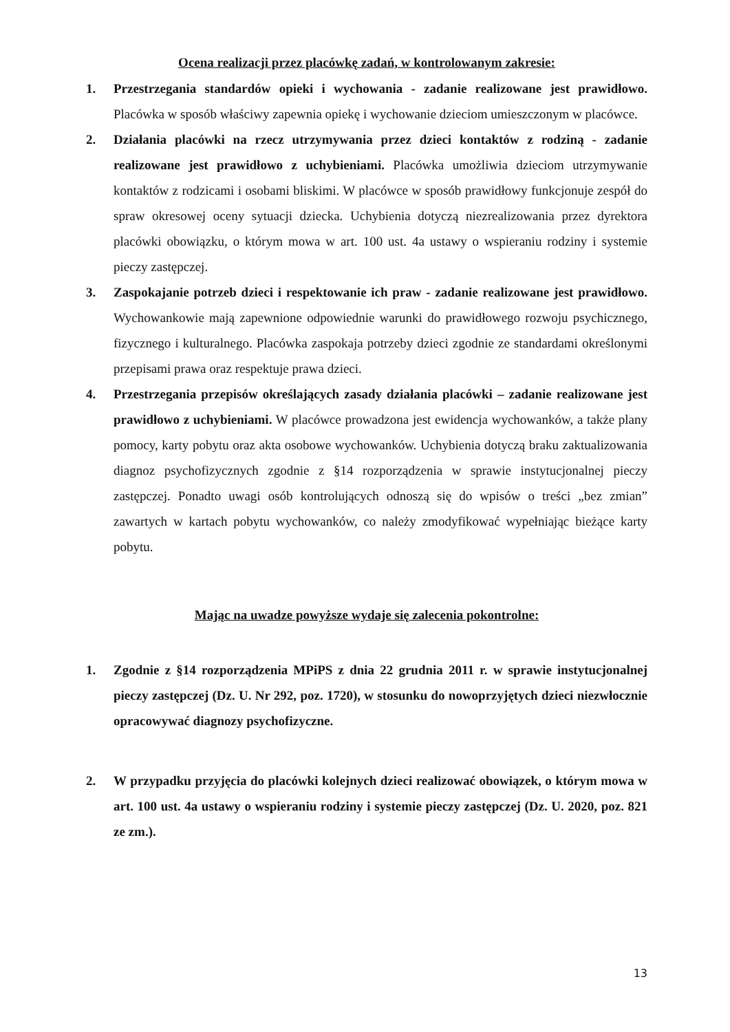Ocena realizacji przez placówkę zadań, w kontrolowanym zakresie:
1. Przestrzegania standardów opieki i wychowania - zadanie realizowane jest prawidłowo. Placówka w sposób właściwy zapewnia opiekę i wychowanie dzieciom umieszczonym w placówce.
2. Działania placówki na rzecz utrzymywania przez dzieci kontaktów z rodziną - zadanie realizowane jest prawidłowo z uchybieniami. Placówka umożliwia dzieciom utrzymywanie kontaktów z rodzicami i osobami bliskimi. W placówce w sposób prawidłowy funkcjonuje zespół do spraw okresowej oceny sytuacji dziecka. Uchybienia dotyczą niezrealizowania przez dyrektora placówki obowiązku, o którym mowa w art. 100 ust. 4a ustawy o wspieraniu rodziny i systemie pieczy zastępczej.
3. Zaspokajanie potrzeb dzieci i respektowanie ich praw - zadanie realizowane jest prawidłowo. Wychowankowie mają zapewnione odpowiednie warunki do prawidłowego rozwoju psychicznego, fizycznego i kulturalnego. Placówka zaspokaja potrzeby dzieci zgodnie ze standardami określonymi przepisami prawa oraz respektuje prawa dzieci.
4. Przestrzegania przepisów określających zasady działania placówki – zadanie realizowane jest prawidłowo z uchybieniami. W placówce prowadzona jest ewidencja wychowanków, a także plany pomocy, karty pobytu oraz akta osobowe wychowanków. Uchybienia dotyczą braku zaktualizowania diagnoz psychofizycznych zgodnie z §14 rozporządzenia w sprawie instytucjonalnej pieczy zastępczej. Ponadto uwagi osób kontrolujących odnoszą się do wpisów o treści „bez zmian” zawartych w kartach pobytu wychowanków, co należy zmodyfikować wypełniając bieżące karty pobytu.
Mając na uwadze powyższe wydaje się zalecenia pokontrolne:
1. Zgodnie z §14 rozporządzenia MPiPS z dnia 22 grudnia 2011 r. w sprawie instytucjonalnej pieczy zastępczej (Dz. U. Nr 292, poz. 1720), w stosunku do nowoprzyjętych dzieci niezwłocznie opracowywać diagnozy psychofizyczne.
2. W przypadku przyjęcia do placówki kolejnych dzieci realizować obowiązek, o którym mowa w art. 100 ust. 4a ustawy o wspieraniu rodziny i systemie pieczy zastępczej (Dz. U. 2020, poz. 821 ze zm.).
13